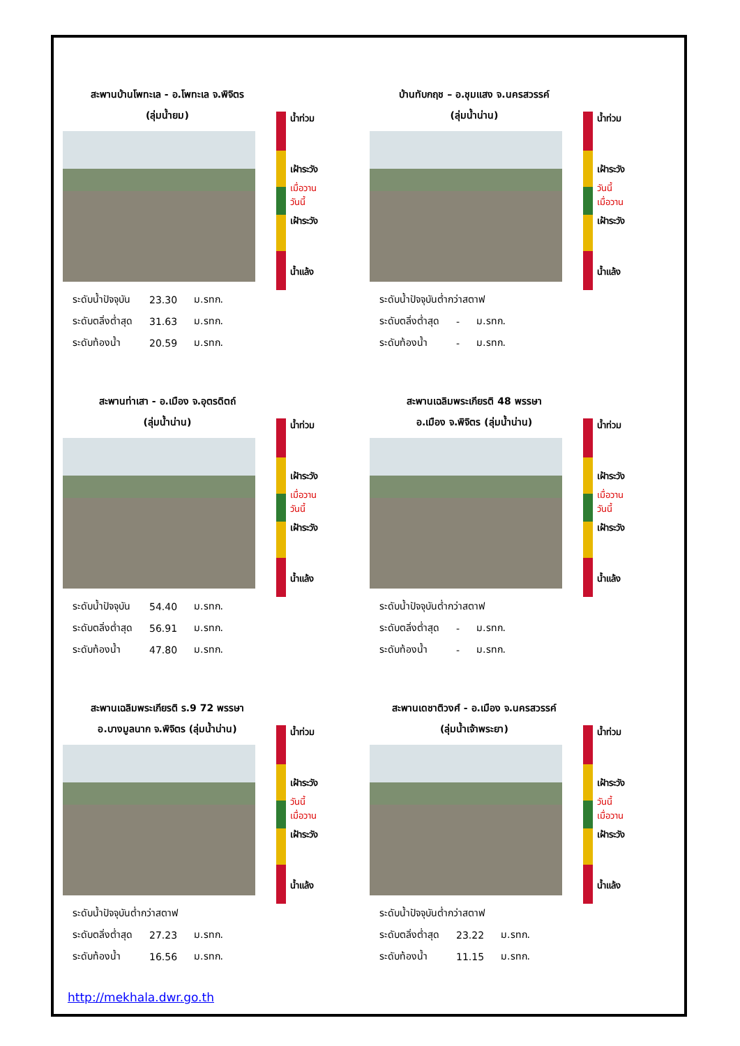สะพานบ้านโพทะเล - อ.โพทะเล จ.พิจิตร
(ลุ่มน้ำยม)
| ระดับน้ำปัจจุบัน | 23.30 | ม.รทก. |
| ระดับตลิ่งต่ำสุด | 31.63 | ม.รทก. |
| ระดับท้องน้ำ | 20.59 | ม.รทก. |
น้ำท่วม
เฝ้าระวัง
เฝ้าระวัง
น้ำแล้ง
เมื่อวาน
วันนี้
บ้านทับกฤช – อ.ชุมแสง จ.นครสวรรค์
(ลุ่มน้ำน่าน)
| ระดับน้ำปัจจุบันต่ำกว่าสตาฟ | | |
| ระดับตลิ่งต่ำสุด | - | ม.รทก. |
| ระดับท้องน้ำ | - | ม.รทก. |
น้ำท่วม
เฝ้าระวัง
เฝ้าระวัง
น้ำแล้ง
วันนี้
เมื่อวาน
สะพานท่าเสา - อ.เมือง จ.อุตรดิตถ์
(ลุ่มน้ำน่าน)
| ระดับน้ำปัจจุบัน | 54.40 | ม.รทก. |
| ระดับตลิ่งต่ำสุด | 56.91 | ม.รทก. |
| ระดับท้องน้ำ | 47.80 | ม.รทก. |
น้ำท่วม
เฝ้าระวัง
เฝ้าระวัง
น้ำแล้ง
เมื่อวาน
วันนี้
สะพานเฉลิมพระเกียรติ 48 พรรษา
อ.เมือง จ.พิจิตร (ลุ่มน้ำน่าน)
| ระดับน้ำปัจจุบันต่ำกว่าสตาฟ | | |
| ระดับตลิ่งต่ำสุด | - | ม.รทก. |
| ระดับท้องน้ำ | - | ม.รทก. |
น้ำท่วม
เฝ้าระวัง
เฝ้าระวัง
น้ำแล้ง
เมื่อวาน
วันนี้
สะพานเฉลิมพระเกียรติ ร.9 72 พรรษา
อ.บางมูลนาก จ.พิจิตร (ลุ่มน้ำน่าน)
| ระดับน้ำปัจจุบันต่ำกว่าสตาฟ | | |
| ระดับตลิ่งต่ำสุด | 27.23 | ม.รทก. |
| ระดับท้องน้ำ | 16.56 | ม.รทก. |
น้ำท่วม
เฝ้าระวัง
เฝ้าระวัง
น้ำแล้ง
วันนี้
เมื่อวาน
สะพานเดชาติวงศ์ - อ.เมือง จ.นครสวรรค์
(ลุ่มน้ำเจ้าพระยา)
| ระดับน้ำปัจจุบันต่ำกว่าสตาฟ | | |
| ระดับตลิ่งต่ำสุด | 23.22 | ม.รทก. |
| ระดับท้องน้ำ | 11.15 | ม.รทก. |
น้ำท่วม
เฝ้าระวัง
เฝ้าระวัง
น้ำแล้ง
วันนี้
เมื่อวาน
http://mekhala.dwr.go.th